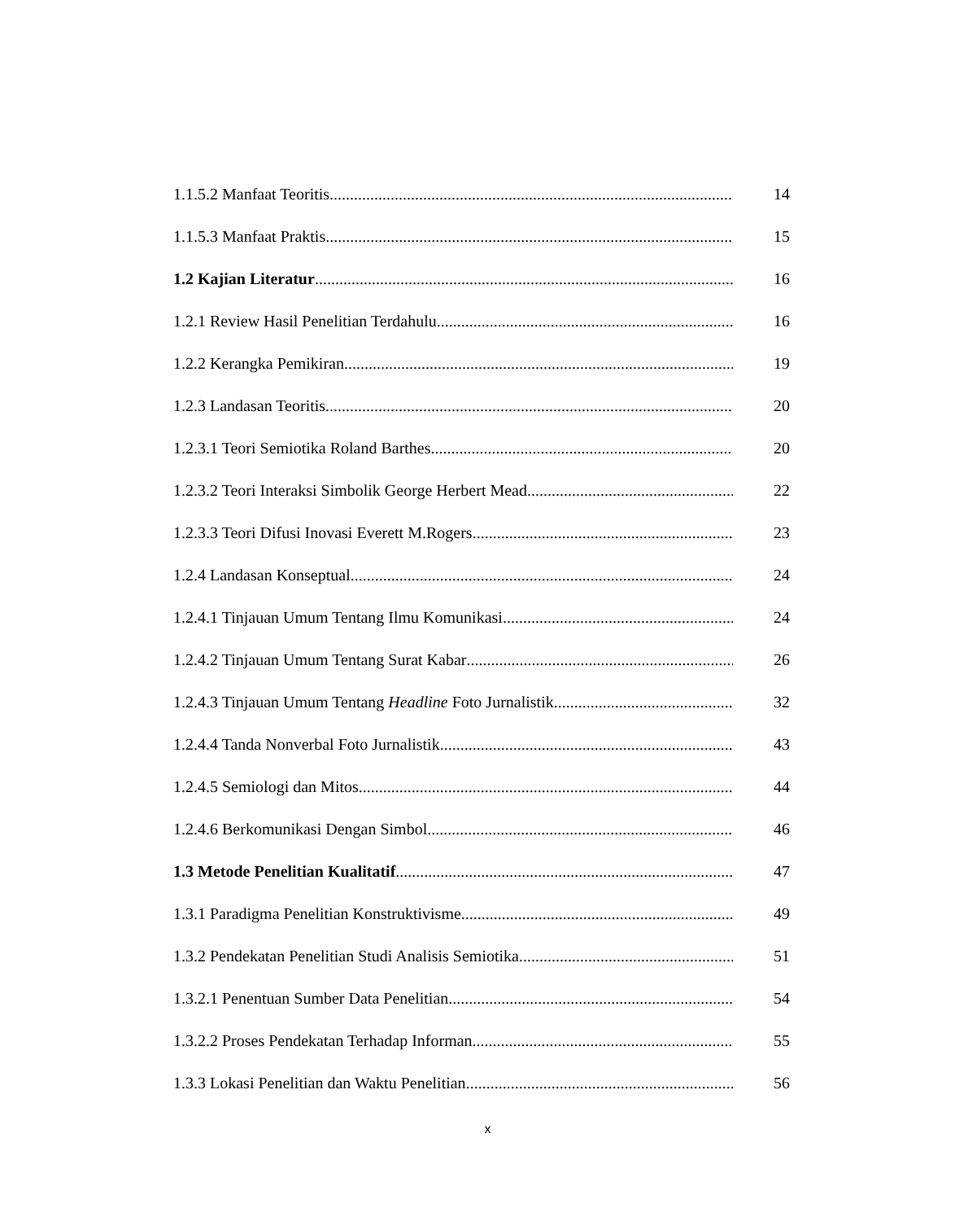1.1.5.2 Manfaat Teoritis 14
1.1.5.3 Manfaat Praktis 15
1.2 Kajian Literatur 16
1.2.1 Review Hasil Penelitian Terdahulu 16
1.2.2 Kerangka Pemikiran 19
1.2.3 Landasan Teoritis 20
1.2.3.1 Teori Semiotika Roland Barthes 20
1.2.3.2 Teori Interaksi Simbolik George Herbert Mead 22
1.2.3.3 Teori Difusi Inovasi Everett M.Rogers 23
1.2.4 Landasan Konseptual 24
1.2.4.1 Tinjauan Umum Tentang Ilmu Komunikasi 24
1.2.4.2 Tinjauan Umum Tentang Surat Kabar 26
1.2.4.3 Tinjauan Umum Tentang Headline Foto Jurnalistik 32
1.2.4.4 Tanda Nonverbal Foto Jurnalistik 43
1.2.4.5 Semiologi dan Mitos 44
1.2.4.6 Berkomunikasi Dengan Simbol 46
1.3 Metode Penelitian Kualitatif 47
1.3.1 Paradigma Penelitian Konstruktivisme 49
1.3.2 Pendekatan Penelitian Studi Analisis Semiotika 51
1.3.2.1 Penentuan Sumber Data Penelitian 54
1.3.2.2 Proses Pendekatan Terhadap Informan 55
1.3.3 Lokasi Penelitian dan Waktu Penelitian 56
x